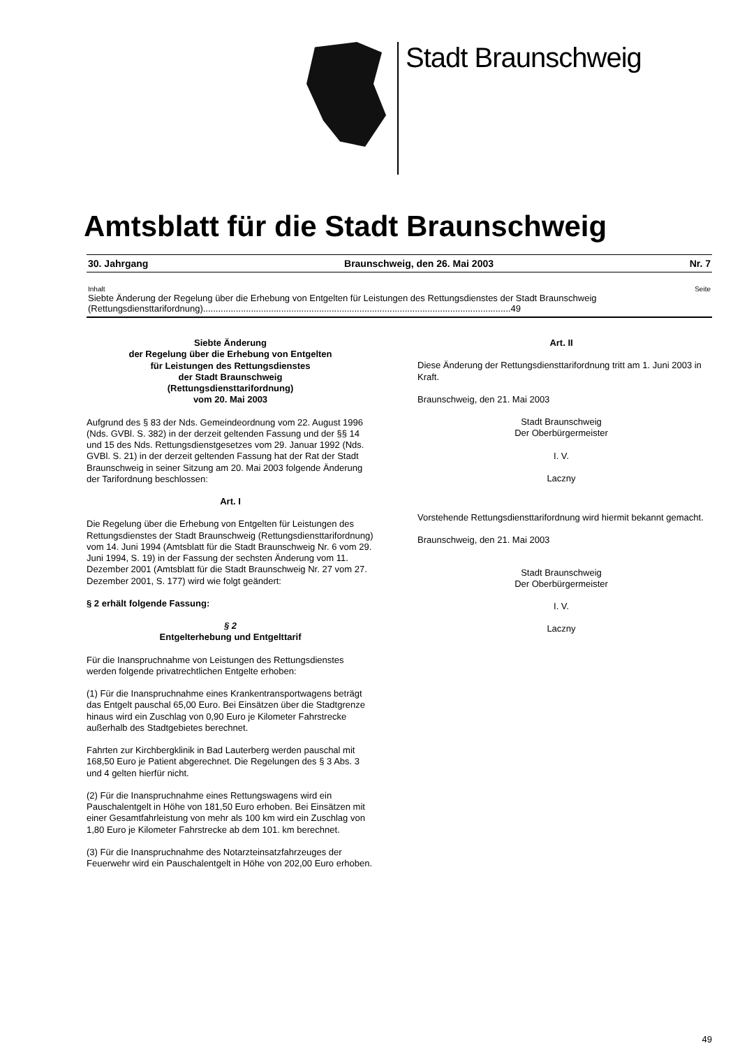Stadt Braunschweig
Amtsblatt für die Stadt Braunschweig
30. Jahrgang Braunschweig, den 26. Mai 2003 Nr. 7
Inhalt Seite
Siebte Änderung der Regelung über die Erhebung von Entgelten für Leistungen des Rettungsdienstes der Stadt Braunschweig
(Rettungsdiensttarifordnung)..........................................................................................................................49
Siebte Änderung
der Regelung über die Erhebung von Entgelten
für Leistungen des Rettungsdienstes
der Stadt Braunschweig
(Rettungsdiensttarifordnung)
vom 20. Mai 2003
Aufgrund des § 83 der Nds. Gemeindeordnung vom 22. August 1996 (Nds. GVBl. S. 382) in der derzeit geltenden Fassung und der §§ 14 und 15 des Nds. Rettungsdienstgesetzes vom 29. Januar 1992 (Nds. GVBl. S. 21) in der derzeit geltenden Fassung hat der Rat der Stadt Braunschweig in seiner Sitzung am 20. Mai 2003 folgende Änderung der Tarifordnung beschlossen:
Art. I
Die Regelung über die Erhebung von Entgelten für Leistungen des Rettungsdienstes der Stadt Braunschweig (Rettungsdiensttarifordnung) vom 14. Juni 1994 (Amtsblatt für die Stadt Braunschweig Nr. 6 vom 29. Juni 1994, S. 19) in der Fassung der sechsten Änderung vom 11. Dezember 2001 (Amtsblatt für die Stadt Braunschweig Nr. 27 vom 27. Dezember 2001, S. 177) wird wie folgt geändert:
§ 2 erhält folgende Fassung:
§ 2
Entgelterhebung und Entgelttarif
Für die Inanspruchnahme von Leistungen des Rettungsdienstes werden folgende privatrechtlichen Entgelte erhoben:
(1) Für die Inanspruchnahme eines Krankentransportwagens beträgt das Entgelt pauschal 65,00 Euro. Bei Einsätzen über die Stadtgrenze hinaus wird ein Zuschlag von 0,90 Euro je Kilometer Fahrstrecke außerhalb des Stadtgebietes berechnet.
Fahrten zur Kirchbergklinik in Bad Lauterberg werden pauschal mit 168,50 Euro je Patient abgerechnet. Die Regelungen des § 3 Abs. 3 und 4 gelten hierfür nicht.
(2) Für die Inanspruchnahme eines Rettungswagens wird ein Pauschalentgelt in Höhe von 181,50 Euro erhoben. Bei Einsätzen mit einer Gesamtfahrleistung von mehr als 100 km wird ein Zuschlag von 1,80 Euro je Kilometer Fahrstrecke ab dem 101. km berechnet.
(3) Für die Inanspruchnahme des Notarzteinsatzfahrzeuges der Feuerwehr wird ein Pauschalentgelt in Höhe von 202,00 Euro erhoben.
Art. II
Diese Änderung der Rettungsdiensttarifordnung tritt am 1. Juni 2003 in Kraft.
Braunschweig, den 21. Mai 2003
Stadt Braunschweig
Der Oberbürgermeister
I. V.
Laczny
Vorstehende Rettungsdiensttarifordnung wird hiermit bekannt gemacht.
Braunschweig, den 21. Mai 2003
Stadt Braunschweig
Der Oberbürgermeister
I. V.
Laczny
49